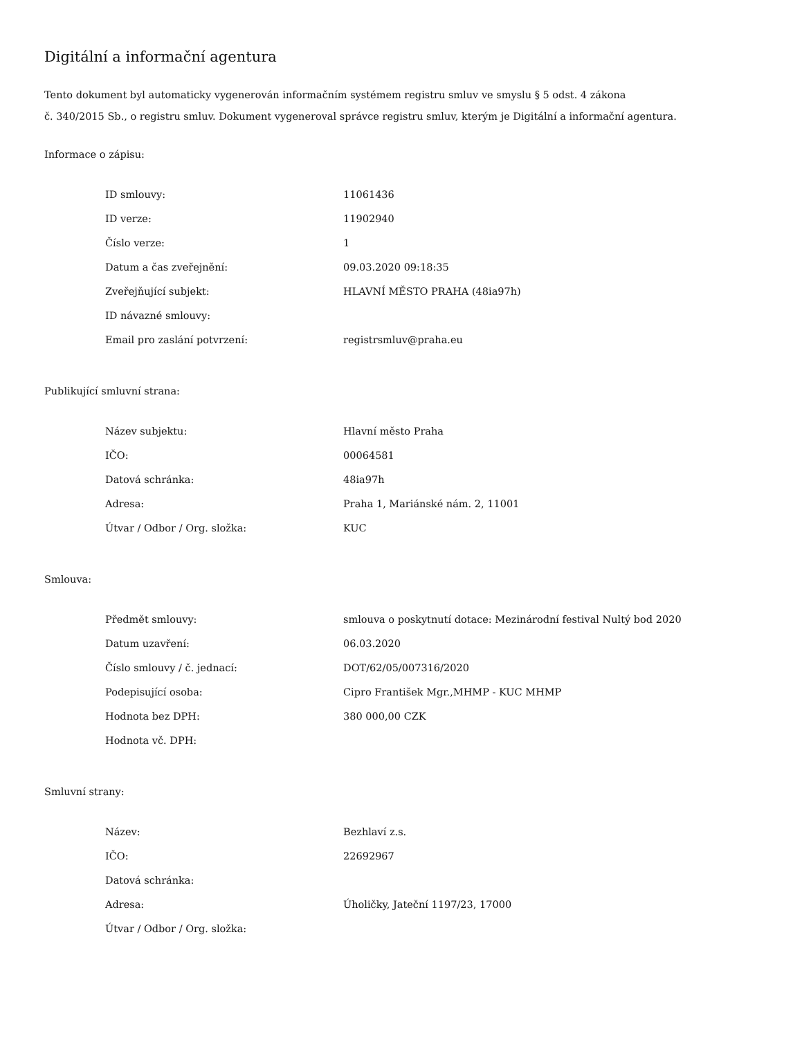Digitální a informační agentura
Tento dokument byl automaticky vygenerován informačním systémem registru smluv ve smyslu § 5 odst. 4 zákona
č. 340/2015 Sb., o registru smluv. Dokument vygeneroval správce registru smluv, kterým je Digitální a informační agentura.
Informace o zápisu:
| ID smlouvy: | 11061436 |
| ID verze: | 11902940 |
| Číslo verze: | 1 |
| Datum a čas zveřejnění: | 09.03.2020 09:18:35 |
| Zveřejňující subjekt: | HLAVNÍ MĚSTO PRAHA (48ia97h) |
| ID návazné smlouvy: | |
| Email pro zaslání potvrzení: | registrsmluv@praha.eu |
Publikující smluvní strana:
| Název subjektu: | Hlavní město Praha |
| IČO: | 00064581 |
| Datová schránka: | 48ia97h |
| Adresa: | Praha 1, Mariánské nám. 2, 11001 |
| Útvar / Odbor / Org. složka: | KUC |
Smlouva:
| Předmět smlouvy: | smlouva o poskytnutí dotace: Mezinárodní festival Nultý bod 2020 |
| Datum uzavření: | 06.03.2020 |
| Číslo smlouvy / č. jednací: | DOT/62/05/007316/2020 |
| Podepisující osoba: | Cipro František Mgr.,MHMP - KUC MHMP |
| Hodnota bez DPH: | 380 000,00 CZK |
| Hodnota vč. DPH: | |
Smluvní strany:
| Název: | Bezhlaví z.s. |
| IČO: | 22692967 |
| Datová schránka: | |
| Adresa: | Úholičky, Jateční 1197/23, 17000 |
| Útvar / Odbor / Org. složka: | |